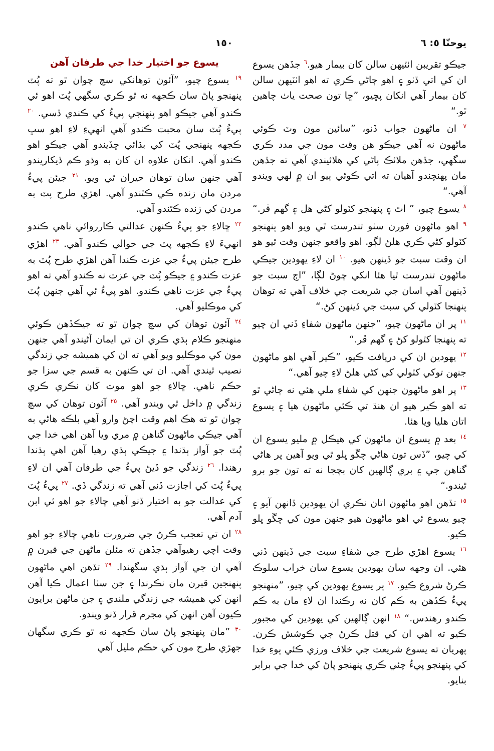يوحنّا ٥: ٦ ١٥٠
جيڪو تقريبن اٺٽيهن سالن کان بيمار هيو.<sup>٦</sup> جڏهن يسوع ان کي اتي ڏٺو ۽ اهو ڄاڻي ڪري ته اهو اٺٽيهن سالن کان بيمار آهي انکان پڇيو، ”ڇا تون صحت ياٺ چاهين ٿو.“
<sup>٧</sup> ان ماڻهون جواب ڏنو، ”سائين مون وٽ ڪوئي ماڻهون نه آهي جيڪو هن وقت مون جي مدد ڪري سگهي، جڏهن ملائڪ پاڻي کي هلائيندي آهي ته جڏهن مان پهنچندو آهيان ته اتي ڪوئي ٻيو ان ۾ لهي ويندو آهي.“
<sup>٨</sup> يسوع چيو، ” اٿ ۽ پنهنجو کٽولو کڻي هل ۽ گهم ڦر.“ <sup>٩</sup> اهو ماڻهون فورن سٺو تندرست ٿي ويو اهو پنهنجو کٽولو کڻي ڪري هلڻ لڳو. اهو واقعو جنهن وقت ٿيو هو ان وقت سبت جو ڏينهن هيو. <sup>١٠</sup> ان لاءِ يهودين جيڪي ماڻهون تندرست ٿيا هئا انکي چوڻ لڳا، ”اڄ سبت جو ڏينهن آهي اسان جي شريعت جي خلاف آهي ته توهان پنهنجا کٽولي کي سبت جي ڏينهن کڻ.“
<sup>١١</sup> پر ان ماڻهون چيو، ”جنهن ماڻهون شفاءِ ڏني ان چيو ته پنهنجا کٽولو کڻ ۽ گهم ڦر.“
<sup>١٢</sup> يهودين ان کي دريافت ڪيو، ”ڪير آهي اهو ماڻهون جنهن توکي کٽولي کي کڻي هلڻ لاءِ چيو آهي.“
<sup>١٣</sup> پر اهو ماڻهون جنهن کي شفاءِ ملي هئي نه ڄاڻي ٿو ته اهو ڪير هيو ان هنڌ تي ڪئي ماڻهون هيا ۽ يسوع اتان هليا ويا هئا.
<sup>١٤</sup> بعد ۾ يسوع ان ماڻهون کي هيڪل ۾ مليو يسوع ان کي چيو، ”ڏس تون هاڻي چڱو ڀلو ٿي ويو آهين پر هاڻي گناهن جي ۽ بري ڳالهين کان بچجا نه ته تون جو برو ٿيندو.“
<sup>١٥</sup> تڏهن اهو ماڻهون اتان نڪري ان يهودين ڏانهن آيو ۽ چيو يسوع ئي اهو ماڻهون هيو جنهن مون کي چڱو ڀلو ڪيو.
<sup>١٦</sup> يسوع اهڙي طرح جي شفاءِ سبت جي ڏينهن ڏني هئي. ان وجهه سان يهودين يسوع سان خراب سلوڪ ڪرڻ شروع ڪيو. <sup>١٧</sup> پر يسوع يهودين کي چيو، ”منهنجو پيءُ ڪڏهن به ڪم کان نه رڪندا ان لاءِ مان به ڪم ڪندو رهندس.“ <sup>١٨</sup> انهن ڳالهين کي يهودين کي مجبور ڪيو ته اهي ان کي قتل ڪرڻ جي ڪوشش ڪرن. پهريان ته يسوع شريعت جي خلاف ورزي ڪئي پوءِ خدا کي پنهنجو پيءُ چئي ڪري پنهنجو پاڻ کي خدا جي برابر بنايو.
يسوع جو اختيار خدا جي طرفان آهن
<sup>١٩</sup> يسوع چيو، ”آئون توهانکي سچ چوان ٿو ته پُٽ پنهنجو پاڻ سان ڪجهه نه ٿو ڪري سگهي پُٽ اهو ئي ڪندو آهي جيڪو اهو پنهنجي پيءُ کي ڪندي ڏسي. <sup>٢٠</sup> پيءُ پُٽ سان محبت ڪندو آهي انهيءِ لاءِ اهو سڀ ڪجهه پنهنجي پُٽ کي بڌائي ڇڏيندو آهي جيڪو اهو ڪندو آهي. انکان علاوه ان کان به وڌو ڪم ڏيکاريندو آهي جنهن سان توهان حيران ٿي ويو. <sup>٢١</sup> جيئن پيءُ مردن مان زنده ڪي ڪٿندو آهي. اهڙي طرح پٽ به مردن کي زنده ڪٿندو آهي.
<sup>٢٢</sup> ڇالاءِ جو پيءُ ڪنهن عدالتي ڪارروائي ناهي ڪندو انهيءَ لاءِ ڪجهه پٽ جي حوالي ڪندو آهي. <sup>٢٣</sup> اهڙي طرح جيئن پيءُ جي عزت ڪندا آهن اهڙي طرح پُٽ به عزت ڪندو ۽ جيڪو پُٽ جي عزت نه ڪندو آهي ته اهو پيءُ جي عزت ناهي ڪندو. اهو پيءُ ئي آهي جنهن پُٽ کي موڪليو آهي.
<sup>٢٤</sup> آئون توهان کي سچ چوان ٿو ته جيڪڏهن ڪوئي منهنجو ڪلام ٻڌي ڪري ان تي ايمان آڻيندو آهي جنهن مون کي موڪليو ويو آهي ته ان کي هميشه جي زندگي نصيب ٿيندي آهي. ان تي ڪنهن به قسم جي سزا جو حڪم ناهي. ڇالاءِ جو اهو موت کان نڪري ڪري زندگي ۾ داخل ٿي ويندو آهي. <sup>٢٥</sup> آئون توهان کي سچ چوان ٿو ته هڪ اهم وقت اچڻ وارو آهي بلڪه هاڻي به آهي جيڪي ماڻهون گناهن ۾ مري ويا آهن اهي خدا جي پُٽ جو آواز ٻڌندا ۽ جيڪي ٻڌي رهيا آهن اهي ٻڌندا رهندا. <sup>٢٦</sup> زندگي جو ڏيڻ پيءُ جي طرفان آهي ان لاءِ پيءُ پُٽ کي اجازت ڏني آهي ته زندگي ڏي. <sup>٢٧</sup> پيءُ پُٽ کي عدالت جو به اختيار ڏنو آهي ڇالاءِ جو اهو ئي ابن آدم آهي.
<sup>٢٨</sup> ان تي تعجب ڪرڻ جي ضرورت ناهي ڇالاءِ جو اهو وقت اچي رهيوآهي جڏهن ته مئلن ماڻهن جي قبرن ۾ آهي ان جي آواز ٻڌي سگهندا. <sup>٢٩</sup> تڏهن اهي ماڻهون پنهنجين قبرن مان نڪرندا ۽ جن سٺا اعمال ڪيا آهن انهن کي هميشه جي زندگي ملندي ۽ جن ماڻهن برايون ڪيون آهن انهن کي مجرم قرار ڏنو ويندو.
<sup>٣٠</sup> ”مان پنهنجو پاڻ سان ڪجهه نه ٿو ڪري سگهان جهڙي طرح مون کي حڪم مليل آهي